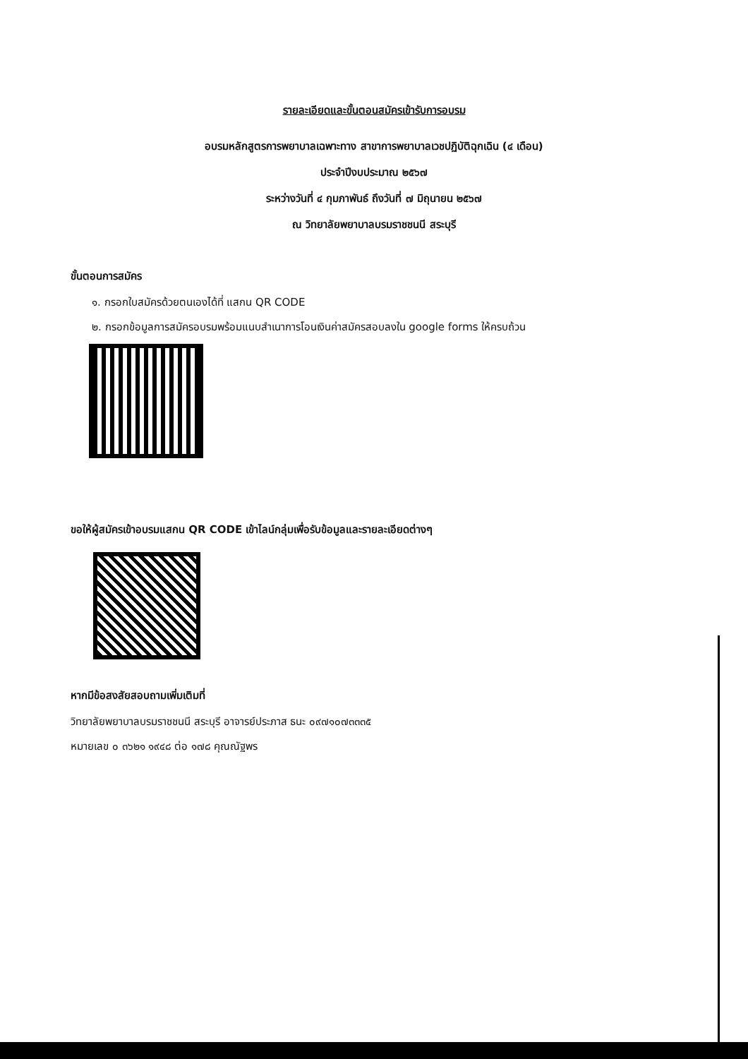รายละเอียดและขั้นตอนสมัครเข้ารับการอบรม
อบรมหลักสูตรการพยาบาลเฉพาะทาง สาขาการพยาบาลเวชปฏิบัติฉุกเฉิน (๔ เดือน)
ประจำปีงบประมาณ ๒๕๖๗
ระหว่างวันที่ ๔ กุมภาพันธ์ ถึงวันที่ ๗ มิถุนายน ๒๕๖๗
ณ วิทยาลัยพยาบาลบรมราชชนนี สระบุรี
ขั้นตอนการสมัคร
๑. กรอกใบสมัครด้วยตนเองได้ที่ แสกน QR CODE
๒. กรอกข้อมูลการสมัครอบรมพร้อมแนบสำเนาการโอนเงินค่าสมัครสอบลงใน google forms ให้ครบถ้วน
ขอให้ผู้สมัครเข้าอบรมแสกน QR CODE เข้าไลน์กลุ่มเพื่อรับข้อมูลและรายละเอียดต่างๆ
หากมีข้อสงสัยสอบถามเพิ่มเติมที่
วิทยาลัยพยาบาลบรมราชชนนี สระบุรี อาจารย์ประภาส ธนะ ๐๙๗๑๐๗๓๓๓๕
หมายเลข ๐ ๓๖๒๑ ๑๙๔๘ ต่อ ๑๗๘ คุณณัฐพร